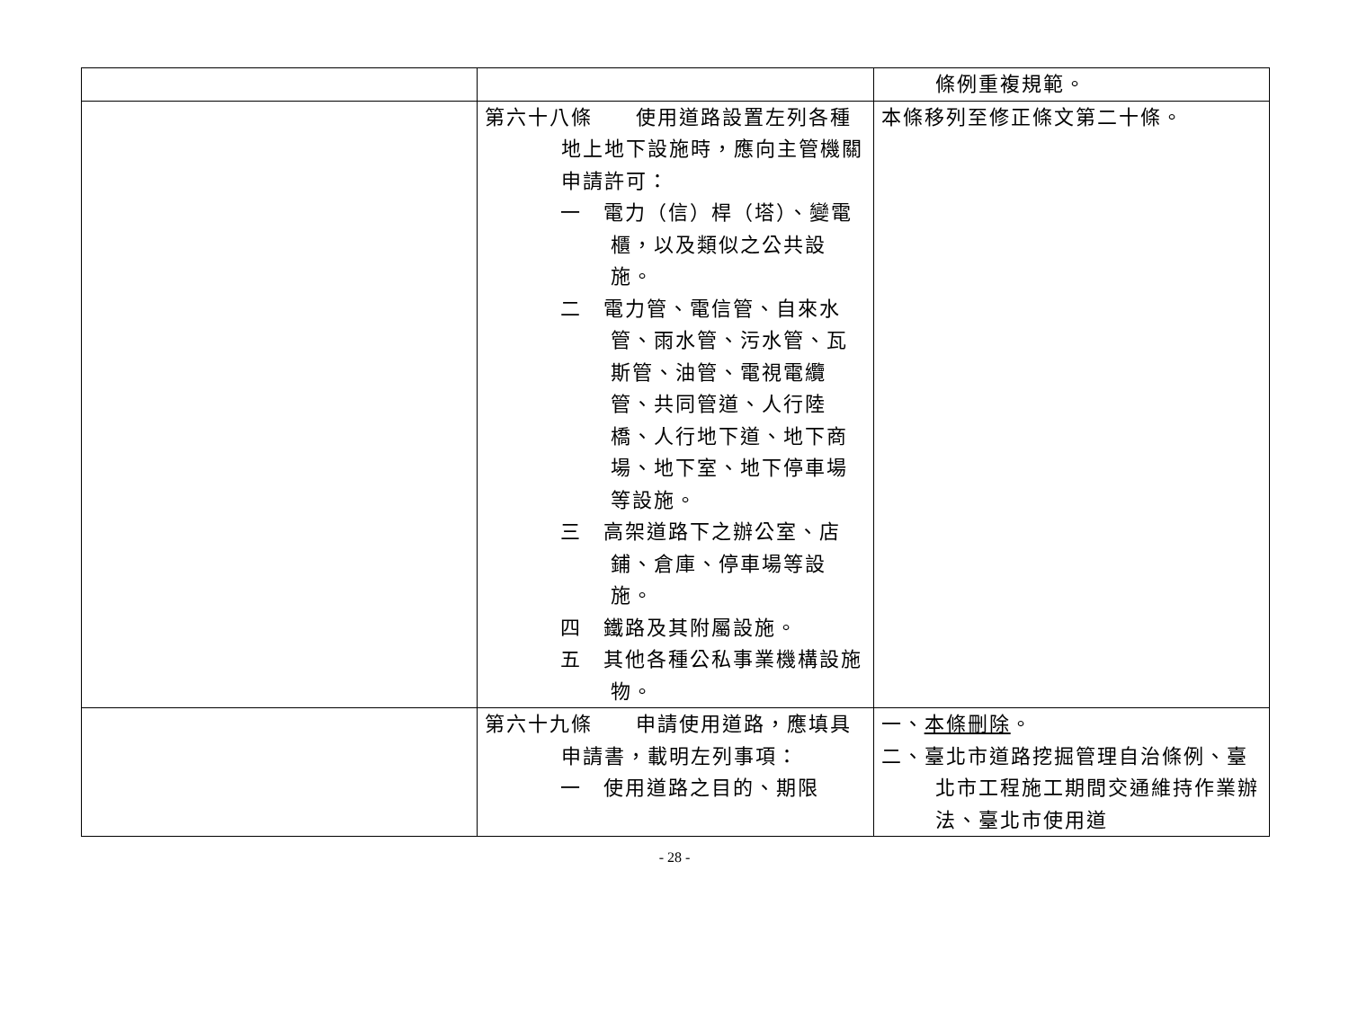| | | 條例重複規範。 |
| | 第六十八條 使用道路設置左列各種地上地下設施時，應向主管機關申請許可： 一 電力（信）桿（塔）、變電櫃，以及類似之公共設施。 二 電力管、電信管、自來水管、雨水管、污水管、瓦斯管、油管、電視電纜管、共同管道、人行陸橋、人行地下道、地下商場、地下室、地下停車場等設施。 三 高架道路下之辦公室、店鋪、倉庫、停車場等設施。 四 鐵路及其附屬設施。 五 其他各種公私事業機構設施物。 | 本條移列至修正條文第二十條。 |
| | 第六十九條 申請使用道路，應填具申請書，載明左列事項： 一 使用道路之目的、期限 | 一、 本條刪除 。 二、臺北市道路挖掘管理自治條例、臺北市工程施工期間交通維持作業辦法、臺北市使用道 |
- 28 -